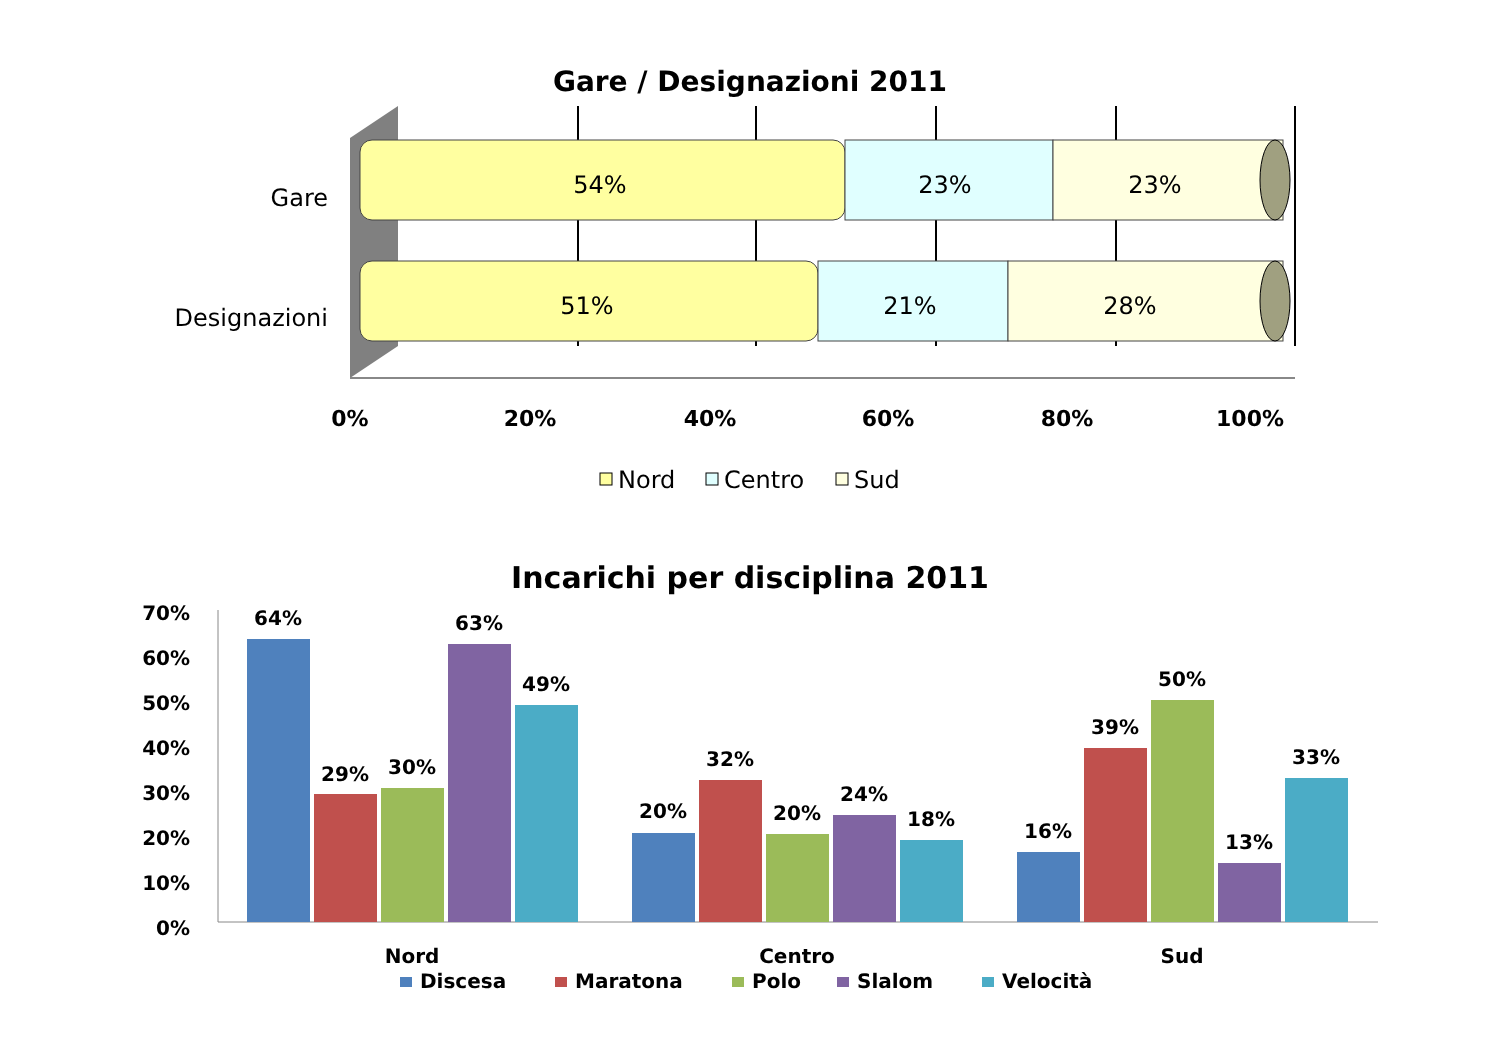Gare / Designazioni 2011
Gare
Designazioni
54%
23%
23%
51%
21%
28%
0%
20%
40%
60%
80%
100%
Nord
Centro
Sud
Incarichi per disciplina 2011
70%
60%
50%
40%
30%
20%
10%
0%
64%
29%
30%
63%
49%
20%
32%
20%
24%
18%
16%
39%
50%
13%
33%
Nord
Centro
Sud
Discesa
Maratona
Polo
Slalom
Velocità